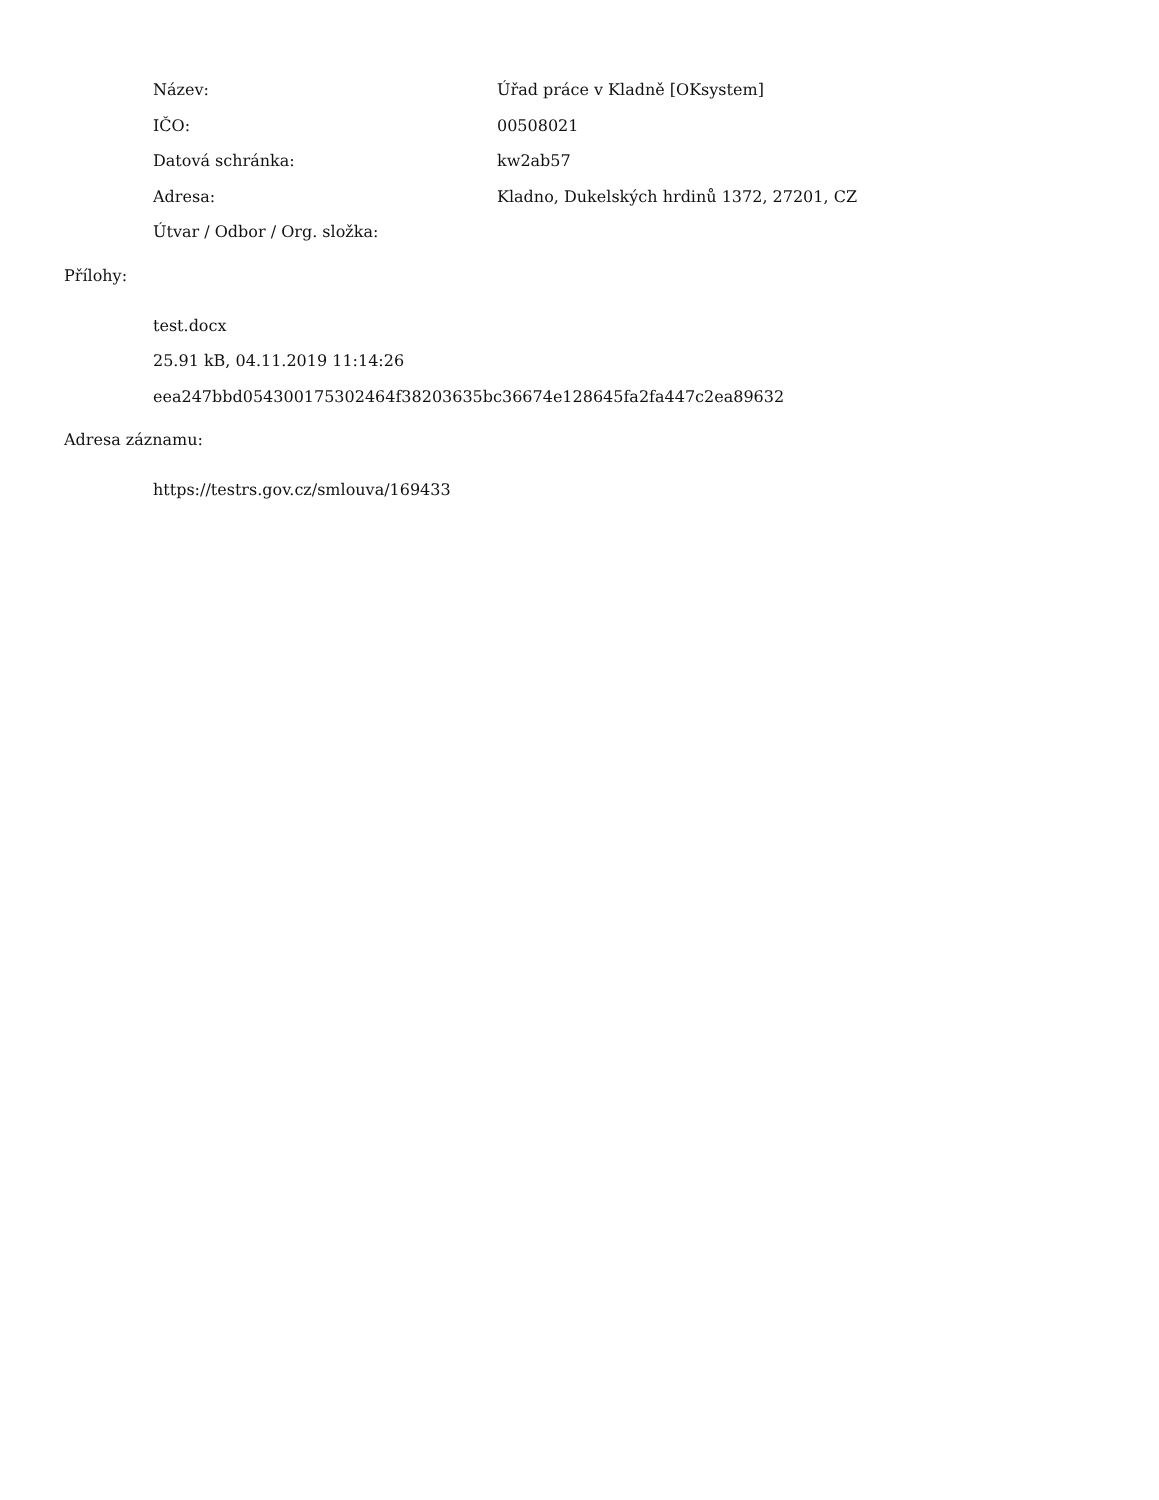Název: Úřad práce v Kladně [OKsystem]
IČO: 00508021
Datová schránka: kw2ab57
Adresa: Kladno, Dukelských hrdinů 1372, 27201, CZ
Útvar / Odbor / Org. složka:
Přílohy:
test.docx
25.91 kB, 04.11.2019 11:14:26
eea247bbd054300175302464f38203635bc36674e128645fa2fa447c2ea89632
Adresa záznamu:
https://testrs.gov.cz/smlouva/169433